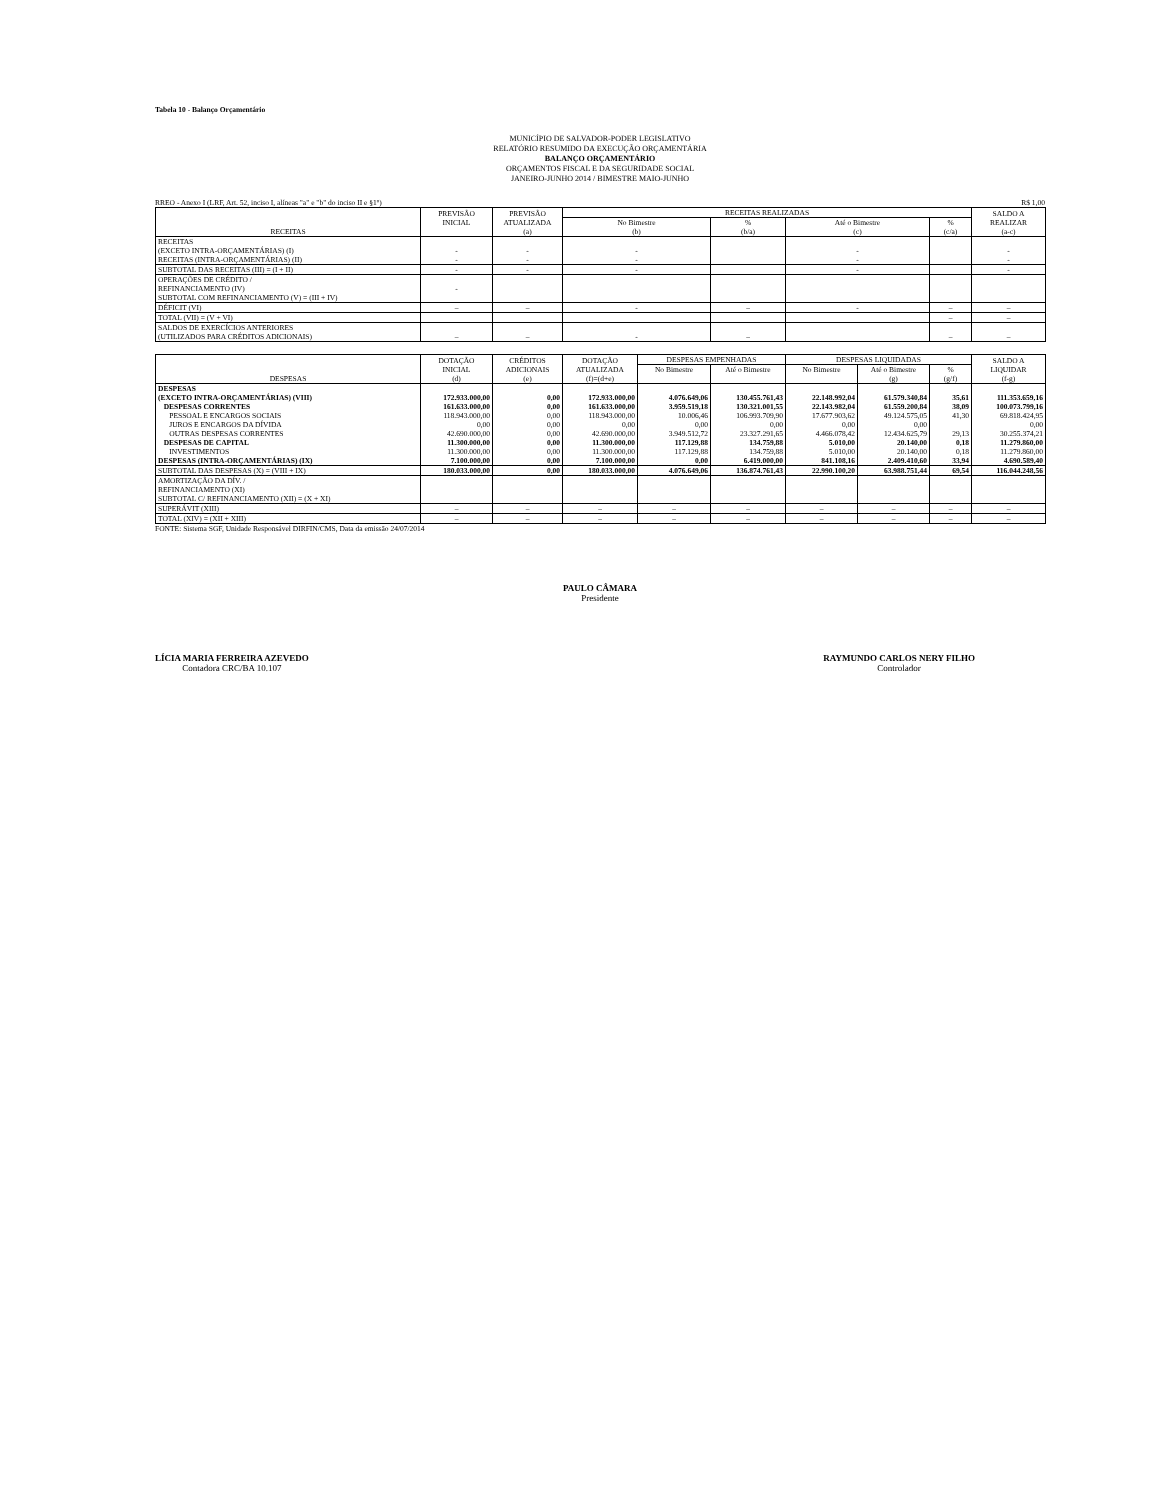Tabela 10 - Balanço Orçamentário
MUNICÍPIO DE SALVADOR-PODER LEGISLATIVO
RELATÓRIO RESUMIDO DA EXECUÇÃO ORÇAMENTÁRIA
BALANÇO ORÇAMENTÁRIO
ORÇAMENTOS FISCAL E DA SEGURIDADE SOCIAL
JANEIRO-JUNHO 2014 / BIMESTRE MAIO-JUNHO
RREO - Anexo I (LRF, Art. 52, inciso I, alíneas "a" e "b" do inciso II e §1º) R$ 1,00
| RECEITAS | PREVISÃO | PREVISÃO | RECEITAS REALIZADAS | | | | SALDO A |
| --- | --- | --- | --- | --- | --- | --- | --- |
| | INICIAL | ATUALIZADA | No Bimestre | % | Até o Bimestre | % | REALIZAR |
| | | (a) | (b) | (b/a) | (c) | (c/a) | (a-c) |
| RECEITAS (EXCETO INTRA-ORÇAMENTÁRIAS) (I) | - | - | - | | - | | - |
| RECEITAS (INTRA-ORÇAMENTÁRIAS) (II) | - | - | - | | - | | - |
| SUBTOTAL DAS RECEITAS (III) = (I + II) | - | - | - | | - | | - |
| OPERAÇÕES DE CRÉDITO / REFINANCIAMENTO (IV) | - | | | | | | |
| SUBTOTAL COM REFINANCIAMENTO (V) = (III + IV) | | | | | | | |
| DÉFICIT (VI) | – | – | - | – | - | – | – |
| TOTAL (VII) = (V + VI) | | | | | | – | – |
| SALDOS DE EXERCÍCIOS ANTERIORES (UTILIZADOS PARA CRÉDITOS ADICIONAIS) | – | – | - | – | | – | – |
| DESPESAS | DOTAÇÃO | CRÉDITOS | DOTAÇÃO | DESPESAS EMPENHADAS | | DESPESAS LIQUIDADAS | | | SALDO A |
| --- | --- | --- | --- | --- | --- | --- | --- | --- | --- |
| | INICIAL | ADICIONAIS | ATUALIZADA | No Bimestre | Até o Bimestre | No Bimestre | Até o Bimestre | % | LIQUIDAR |
| | (d) | (e) | (f)=(d+e) | | | | (g) | (g/f) | (f-g) |
| DESPESAS (EXCETO INTRA-ORÇAMENTÁRIAS) (VIII) | 172.933.000,00 | 0,00 | 172.933.000,00 | 4.076.649,06 | 130.455.761,43 | 22.148.992,04 | 61.579.340,84 | 35,61 | 111.353.659,16 |
| DESPESAS CORRENTES | 161.633.000,00 | 0,00 | 161.633.000,00 | 3.959.519,18 | 130.321.001,55 | 22.143.982,04 | 61.559.200,84 | 38,09 | 100.073.799,16 |
| PESSOAL E ENCARGOS SOCIAIS | 118.943.000,00 | 0,00 | 118.943.000,00 | 10.006,46 | 106.993.709,90 | 17.677.903,62 | 49.124.575,05 | 41,30 | 69.818.424,95 |
| JUROS E ENCARGOS DA DÍVIDA | 0,00 | 0,00 | 0,00 | 0,00 | 0,00 | 0,00 | 0,00 | | 0,00 |
| OUTRAS DESPESAS CORRENTES | 42.690.000,00 | 0,00 | 42.690.000,00 | 3.949.512,72 | 23.327.291,65 | 4.466.078,42 | 12.434.625,79 | 29,13 | 30.255.374,21 |
| DESPESAS DE CAPITAL | 11.300.000,00 | 0,00 | 11.300.000,00 | 117.129,88 | 134.759,88 | 5.010,00 | 20.140,00 | 0,18 | 11.279.860,00 |
| INVESTIMENTOS | 11.300.000,00 | 0,00 | 11.300.000,00 | 117.129,88 | 134.759,88 | 5.010,00 | 20.140,00 | 0,18 | 11.279.860,00 |
| DESPESAS (INTRA-ORÇAMENTÁRIAS) (IX) | 7.100.000,00 | 0,00 | 7.100.000,00 | 0,00 | 6.419.000,00 | 841.108,16 | 2.409.410,60 | 33,94 | 4.690.589,40 |
| SUBTOTAL DAS DESPESAS (X) = (VIII + IX) | 180.033.000,00 | 0,00 | 180.033.000,00 | 4.076.649,06 | 136.874.761,43 | 22.990.100,20 | 63.988.751,44 | 69,54 | 116.044.248,56 |
| AMORTIZAÇÃO DA DÍV. / REFINANCIAMENTO (XI) | | | | | | | | | |
| SUBTOTAL C/ REFINANCIAMENTO (XII) = (X + XI) | | | | | | | | | |
| SUPERÁVIT (XIII) | – | – | – | – | – | – | – | – | – |
| TOTAL (XIV) = (XII + XIII) | – | – | – | – | – | – | – | – | – |
FONTE: Sistema SGF, Unidade Responsável DIRFIN/CMS, Data da emissão 24/07/2014
PAULO CÂMARA
Presidente
LÍCIA MARIA FERREIRA AZEVEDO
Contadora CRC/BA 10.107
RAYMUNDO CARLOS NERY FILHO
Controlador